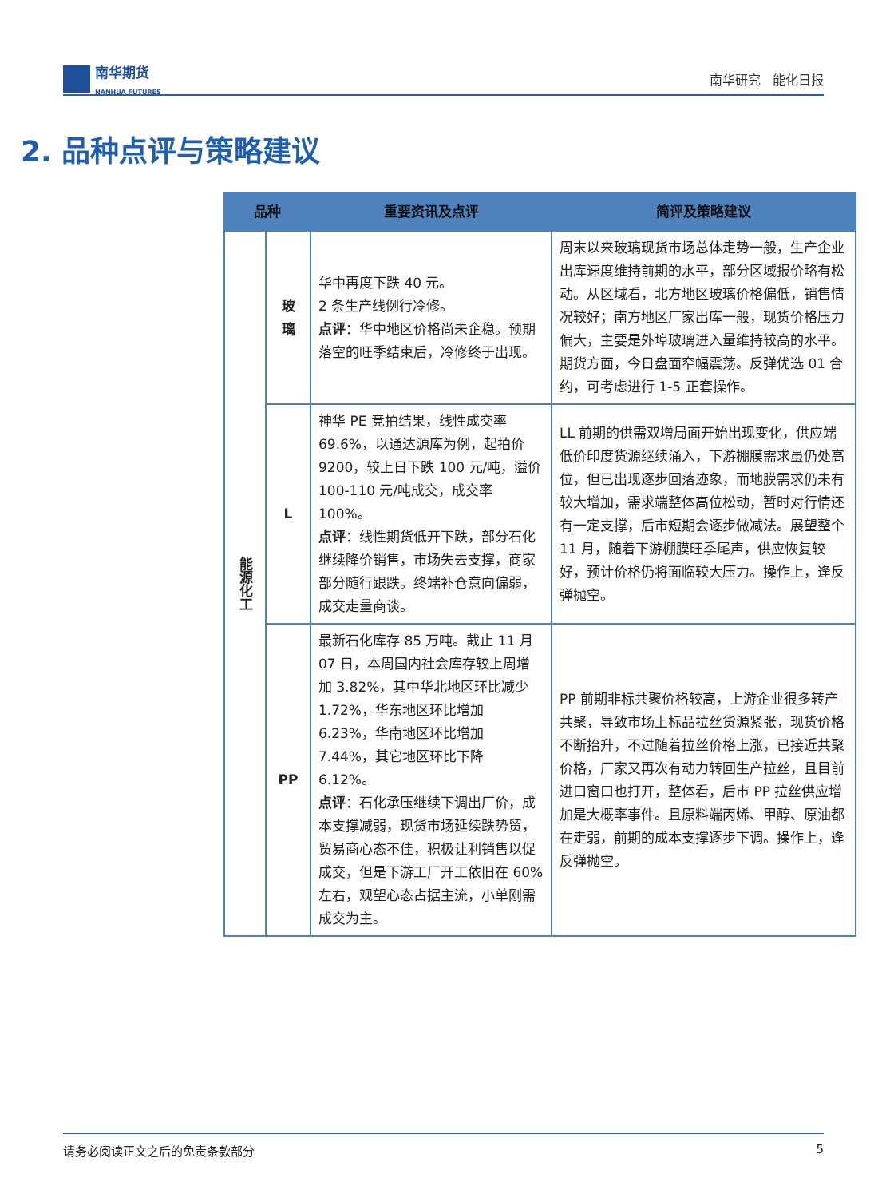南华期货
NANHUA FUTURES
南华研究 能化日报
2. 品种点评与策略建议
| 品种 | | 重要资讯及点评 | 简评及策略建议 |
| --- | --- | --- | --- |
| 能源化工 | 玻 璃 | 华中再度下跌 40 元。 2 条生产线例行冷修。 点评 ：华中地区价格尚未企稳。预期落空的旺季结束后，冷修终于出现。 | 周末以来玻璃现货市场总体走势一般，生产企业出库速度维持前期的水平，部分区域报价略有松动。从区域看，北方地区玻璃价格偏低，销售情况较好；南方地区厂家出库一般，现货价格压力偏大，主要是外埠玻璃进入量维持较高的水平。期货方面，今日盘面窄幅震荡。反弹优选 01 合约，可考虑进行 1-5 正套操作。 |
| | L | 神华 PE 竞拍结果，线性成交率 69.6%，以通达源库为例，起拍价 9200，较上日下跌 100 元/吨，溢价 100-110 元/吨成交，成交率 100%。 点评 ：线性期货低开下跌，部分石化继续降价销售，市场失去支撑，商家部分随行跟跌。终端补仓意向偏弱，成交走量商谈。 | LL 前期的供需双增局面开始出现变化，供应端低价印度货源继续涌入，下游棚膜需求虽仍处高位，但已出现逐步回落迹象，而地膜需求仍未有较大增加，需求端整体高位松动，暂时对行情还有一定支撑，后市短期会逐步做减法。展望整个 11 月，随着下游棚膜旺季尾声，供应恢复较好，预计价格仍将面临较大压力。操作上，逢反弹抛空。 |
| | PP | 最新石化库存 85 万吨。截止 11 月 07 日，本周国内社会库存较上周增加 3.82%，其中华北地区环比减少 1.72%，华东地区环比增加 6.23%，华南地区环比增加 7.44%，其它地区环比下降 6.12%。 点评 ：石化承压继续下调出厂价，成本支撑减弱，现货市场延续跌势贸，贸易商心态不佳，积极让利销售以促成交，但是下游工厂开工依旧在 60%左右，观望心态占据主流，小单刚需成交为主。 | PP 前期非标共聚价格较高，上游企业很多转产共聚，导致市场上标品拉丝货源紧张，现货价格不断抬升，不过随着拉丝价格上涨，已接近共聚价格，厂家又再次有动力转回生产拉丝，且目前进口窗口也打开，整体看，后市 PP 拉丝供应增加是大概率事件。且原料端丙烯、甲醇、原油都在走弱，前期的成本支撑逐步下调。操作上，逢反弹抛空。 |
请务必阅读正文之后的免责条款部分 5